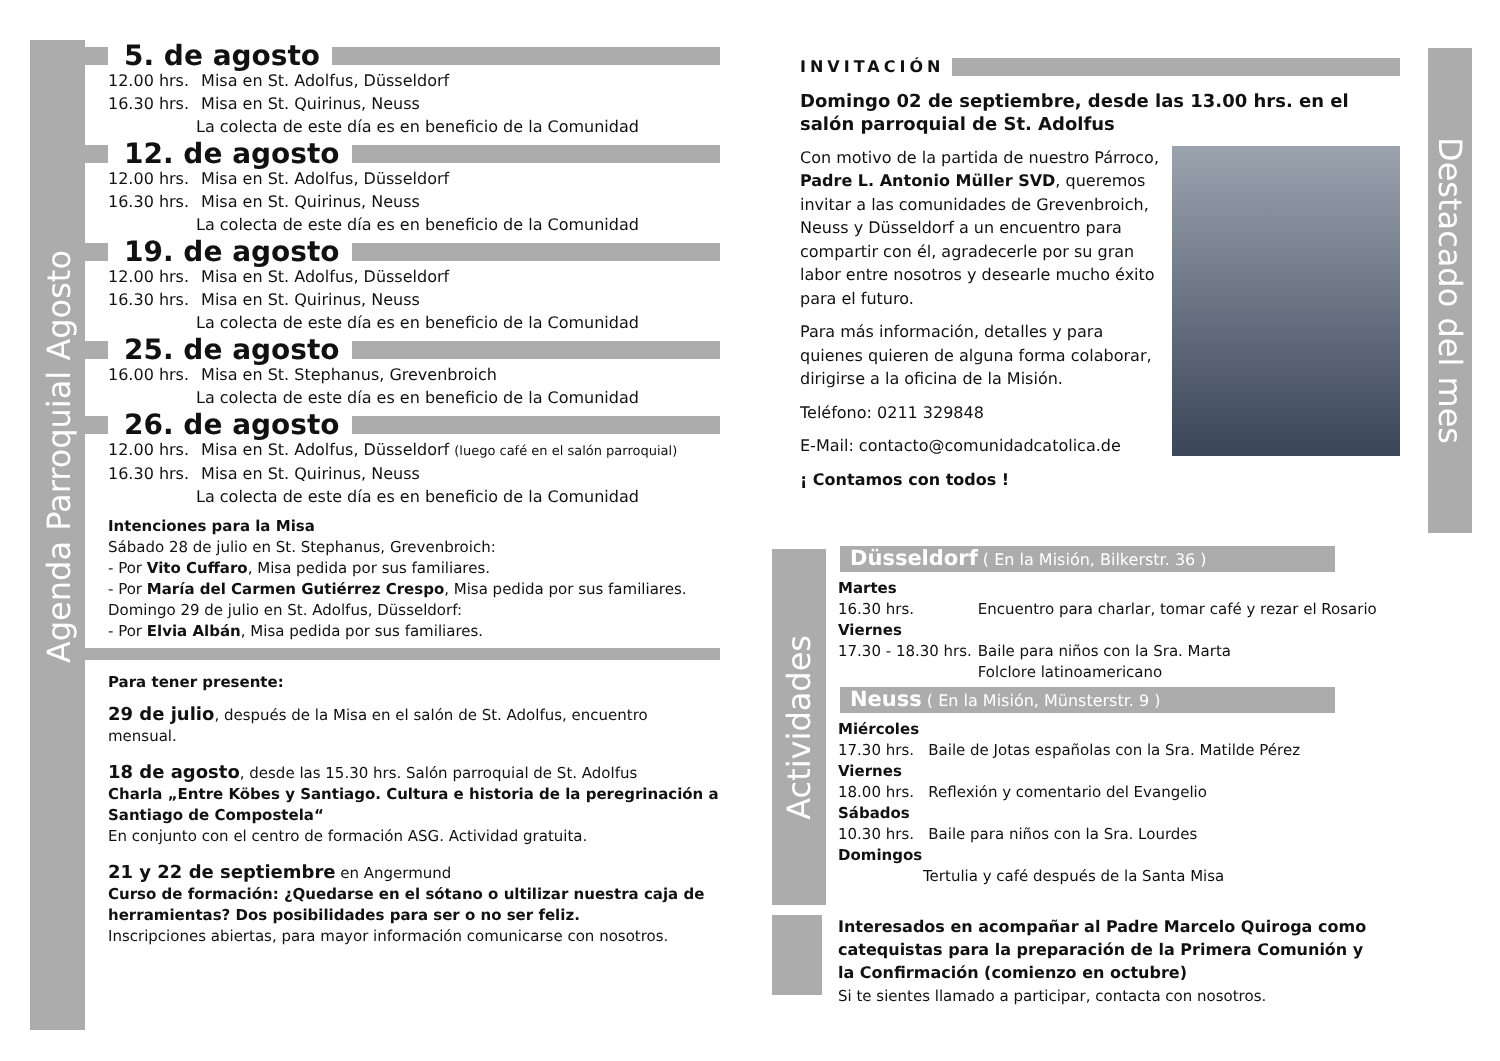Agenda Parroquial Agosto
5. de agosto
12.00 hrs. Misa en St. Adolfus, Düsseldorf
16.30 hrs. Misa en St. Quirinus, Neuss
La colecta de este día es en beneficio de la Comunidad
12. de agosto
12.00 hrs. Misa en St. Adolfus, Düsseldorf
16.30 hrs. Misa en St. Quirinus, Neuss
La colecta de este día es en beneficio de la Comunidad
19. de agosto
12.00 hrs. Misa en St. Adolfus, Düsseldorf
16.30 hrs. Misa en St. Quirinus, Neuss
La colecta de este día es en beneficio de la Comunidad
25. de agosto
16.00 hrs. Misa en St. Stephanus, Grevenbroich
La colecta de este día es en beneficio de la Comunidad
26. de agosto
12.00 hrs. Misa en St. Adolfus, Düsseldorf (luego café en el salón parroquial)
16.30 hrs. Misa en St. Quirinus, Neuss
La colecta de este día es en beneficio de la Comunidad
Intenciones para la Misa
Sábado 28 de julio en St. Stephanus, Grevenbroich:
- Por Vito Cuffaro, Misa pedida por sus familiares.
- Por María del Carmen Gutiérrez Crespo, Misa pedida por sus familiares.
Domingo 29 de julio en St. Adolfus, Düsseldorf:
- Por Elvia Albán, Misa pedida por sus familiares.
Para tener presente:
29 de julio, después de la Misa en el salón de St. Adolfus, encuentro mensual.
18 de agosto, desde las 15.30 hrs. Salón parroquial de St. Adolfus
Charla „Entre Köbes y Santiago. Cultura e historia de la peregrinación a Santiago de Compostela“
En conjunto con el centro de formación ASG. Actividad gratuita.
21 y 22 de septiembre en Angermund
Curso de formación: ¿Quedarse en el sótano o ultilizar nuestra caja de herramientas? Dos posibilidades para ser o no ser feliz.
Inscripciones abiertas, para mayor información comunicarse con nosotros.
INVITACIÓN
Domingo 02 de septiembre, desde las 13.00 hrs. en el salón parroquial de St. Adolfus
Con motivo de la partida de nuestro Párroco, Padre L. Antonio Müller SVD, queremos invitar a las comunidades de Grevenbroich, Neuss y Düsseldorf a un encuentro para compartir con él, agradecerle por su gran labor entre nosotros y desearle mucho éxito para el futuro.
Para más información, detalles y para quienes quieren de alguna forma colaborar, dirigirse a la oficina de la Misión.
Teléfono: 0211 329848
E-Mail: contacto@comunidadcatolica.de
¡ Contamos con todos !
Destacado del mes
Actividades
Düsseldorf ( En la Misión, Bilkerstr. 36 )
Martes
16.30 hrs. Encuentro para charlar, tomar café y rezar el Rosario
Viernes
17.30 - 18.30 hrs. Baile para niños con la Sra. Marta
Folclore latinoamericano
Neuss ( En la Misión, Münsterstr. 9 )
Miércoles
17.30 hrs. Baile de Jotas españolas con la Sra. Matilde Pérez
Viernes
18.00 hrs. Reflexión y comentario del Evangelio
Sábados
10.30 hrs. Baile para niños con la Sra. Lourdes
Domingos
Tertulia y café después de la Santa Misa
Interesados en acompañar al Padre Marcelo Quiroga como catequistas para la preparación de la Primera Comunión y la Confirmación (comienzo en octubre)
Si te sientes llamado a participar, contacta con nosotros.